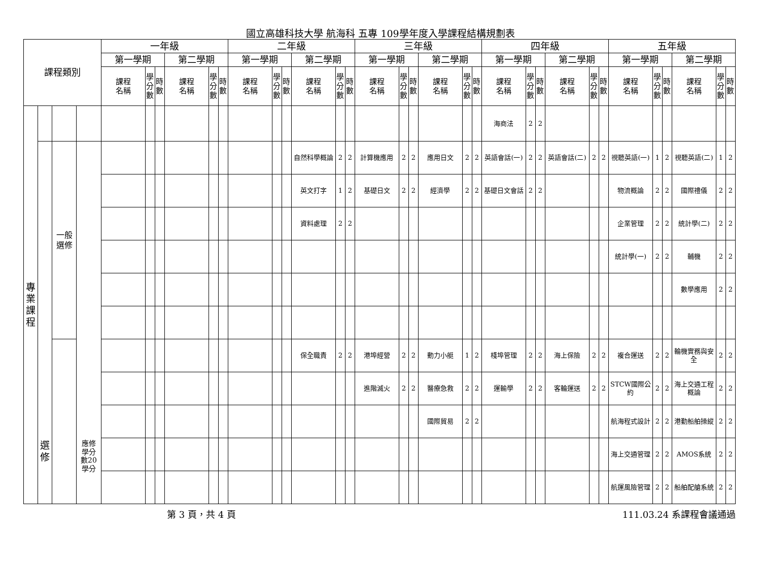國立高雄科技大學 航海科 五專 109學年度入學課程結構規劃表
| 課程類別 | | | | 一年級 | | | | | | 二年級 | | | | | | 三年級 | | | | | | 四年級 | | | | | | 五年級 | | | | | |
| --- | --- | --- | --- | --- | --- | --- | --- | --- | --- | --- | --- | --- | --- | --- | --- | --- | --- | --- | --- | --- | --- | --- | --- | --- | --- | --- | --- | --- | --- | --- | --- | --- | --- |
| | | | | 第一學期 | | | 第二學期 | | | 第一學期 | | | 第二學期 | | | 第一學期 | | | 第二學期 | | | 第一學期 | | | 第二學期 | | | 第一學期 | | | 第二學期 | | |
| | | | | 課程 名稱 | 學分數 | 時數 | 課程 名稱 | 學分數 | 時數 | 課程 名稱 | 學分數 | 時數 | 課程 名稱 | 學分數 | 時數 | 課程 名稱 | 學分數 | 時數 | 課程 名稱 | 學分數 | 時數 | 課程 名稱 | 學分數 | 時數 | 課程 名稱 | 學分數 | 時數 | 課程 名稱 | 學分數 | 時數 | 課程 名稱 | 學分數 | 時數 |
| 專 業 課 程 | | | | | | | | | | | | | | | | | | | | | | 海商法 | 2 | 2 | | | | | | | | | |
| | 選 修 | 一般 選修 | 應修 學分 數20 學分 | | | | | | | | | | 自然科學概論 | 2 | 2 | 計算機應用 | 2 | 2 | 應用日文 | 2 | 2 | 英語會話(一) | 2 | 2 | 英語會話(二) | 2 | 2 | 視聽英語(一) | 1 | 2 | 視聽英語(二) | 1 | 2 |
| | | | | | | | | | | | | | 英文打字 | 1 | 2 | 基礎日文 | 2 | 2 | 經濟學 | 2 | 2 | 基礎日文會話 | 2 | 2 | | | | 物流概論 | 2 | 2 | 國際禮儀 | 2 | 2 |
| | | | | | | | | | | | | | 資料處理 | 2 | 2 | | | | | | | | | | | | | 企業管理 | 2 | 2 | 統計學(二) | 2 | 2 |
| | | | | | | | | | | | | | | | | | | | | | | | | | | | | 統計學(一) | 2 | 2 | 輔機 | 2 | 2 |
| | | | | | | | | | | | | | | | | | | | | | | | | | | | | | | | 數學應用 | 2 | 2 |
| | | | | | | | | | | | | | 保全職責 | 2 | 2 | 港埠經營 | 2 | 2 | 動力小艇 | 1 | 2 | 棧埠管理 | 2 | 2 | 海上保險 | 2 | 2 | 複合運送 | 2 | 2 | 輪機實務與安全 | 2 | 2 |
| | | | | | | | | | | | | | | | | 進階滅火 | 2 | 2 | 醫療急救 | 2 | 2 | 運輸學 | 2 | 2 | 客輪運送 | 2 | 2 | STCW國際公約 | 2 | 2 | 海上交通工程概論 | 2 | 2 |
| | | | | | | | | | | | | | | | | | | | 國際貿易 | 2 | 2 | | | | | | | 航海程式設計 | 2 | 2 | 港勤船舶操縱 | 2 | 2 |
| | | | | | | | | | | | | | | | | | | | | | | | | | | | | 海上交通管理 | 2 | 2 | AMOS系統 | 2 | 2 |
| | | | | | | | | | | | | | | | | | | | | | | | | | | | | 航運風險管理 | 2 | 2 | 船舶配艙系統 | 2 | 2 |
第 3 頁，共 4 頁 111.03.24 系課程會議通過